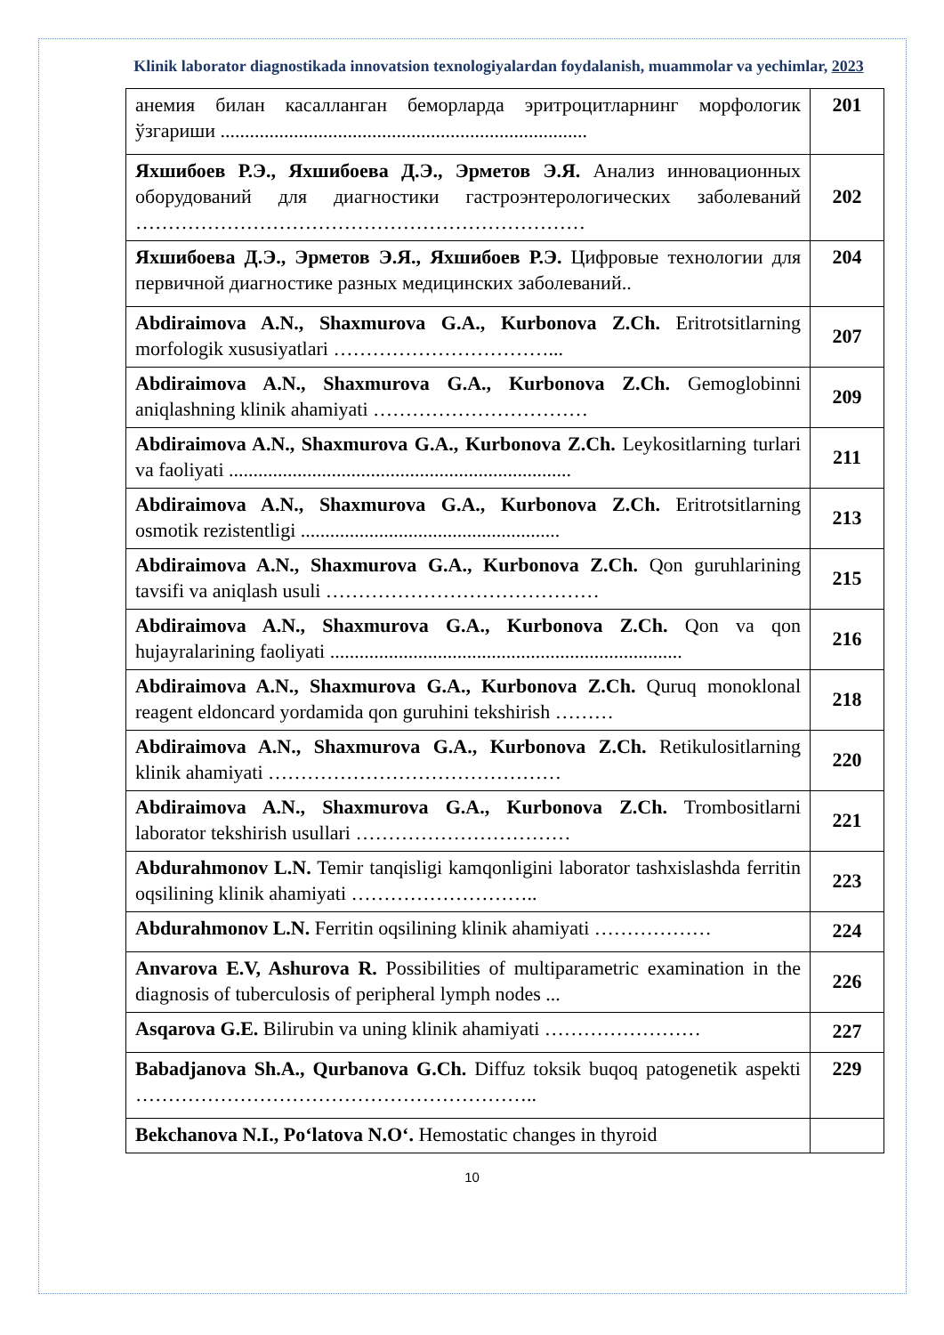Klinik laborator diagnostikada innovatsion texnologiyalardan foydalanish, muammolar va yechimlar, 2023
| анемия билан касалланган беморларда эритроцитларнинг морфологик ўзгариши ........................................................................... | 201 |
| Яхшибоев Р.Э., Яхшибоева Д.Э., Эрметов Э.Я. Анализ инновационных оборудований для диагностики гастроэнтерологических заболеваний …………………………………………………………… | 202 |
| Яхшибоева Д.Э., Эрметов Э.Я., Яхшибоев Р.Э. Цифровые технологии для первичной диагностике разных медицинских заболеваний.. | 204 |
| Abdiraimova A.N., Shaxmurova G.A., Kurbonova Z.Ch. Eritrotsitlarning morfologik xususiyatlari ……………………………... | 207 |
| Abdiraimova A.N., Shaxmurova G.A., Kurbonova Z.Ch. Gemoglobinni aniqlashning klinik ahamiyati …………………………… | 209 |
| Abdiraimova A.N., Shaxmurova G.A., Kurbonova Z.Ch. Leykositlarning turlari va faoliyati ...................................................................... | 211 |
| Abdiraimova A.N., Shaxmurova G.A., Kurbonova Z.Ch. Eritrotsitlarning osmotik rezistentligi ..................................................... | 213 |
| Abdiraimova A.N., Shaxmurova G.A., Kurbonova Z.Ch. Qon guruhlarining tavsifi va aniqlash usuli …………………………………… | 215 |
| Abdiraimova A.N., Shaxmurova G.A., Kurbonova Z.Ch. Qon va qon hujayralarining faoliyati ........................................................................ | 216 |
| Abdiraimova A.N., Shaxmurova G.A., Kurbonova Z.Ch. Quruq monoklonal reagent eldoncard yordamida qon guruhini tekshirish ……… | 218 |
| Abdiraimova A.N., Shaxmurova G.A., Kurbonova Z.Ch. Retikulositlarning klinik ahamiyati ……………………………………… | 220 |
| Abdiraimova A.N., Shaxmurova G.A., Kurbonova Z.Ch. Trombositlarni laborator tekshirish usullari …………………………… | 221 |
| Abdurahmonov L.N. Temir tanqisligi kamqonligini laborator tashxislashda ferritin oqsilining klinik ahamiyati ……………………….. | 223 |
| Abdurahmonov L.N. Ferritin oqsilining klinik ahamiyati ……………… | 224 |
| Anvarova E.V, Ashurova R. Possibilities of multiparametric examination in the diagnosis of tuberculosis of peripheral lymph nodes ... | 226 |
| Asqarova G.E. Bilirubin va uning klinik ahamiyati …………………… | 227 |
| Babadjanova Sh.A., Qurbanova G.Ch. Diffuz toksik buqoq patogenetik aspekti …………………………………………………….. | 229 |
| Bekchanova N.I., Po‘latova N.O‘. Hemostatic changes in thyroid | |
10